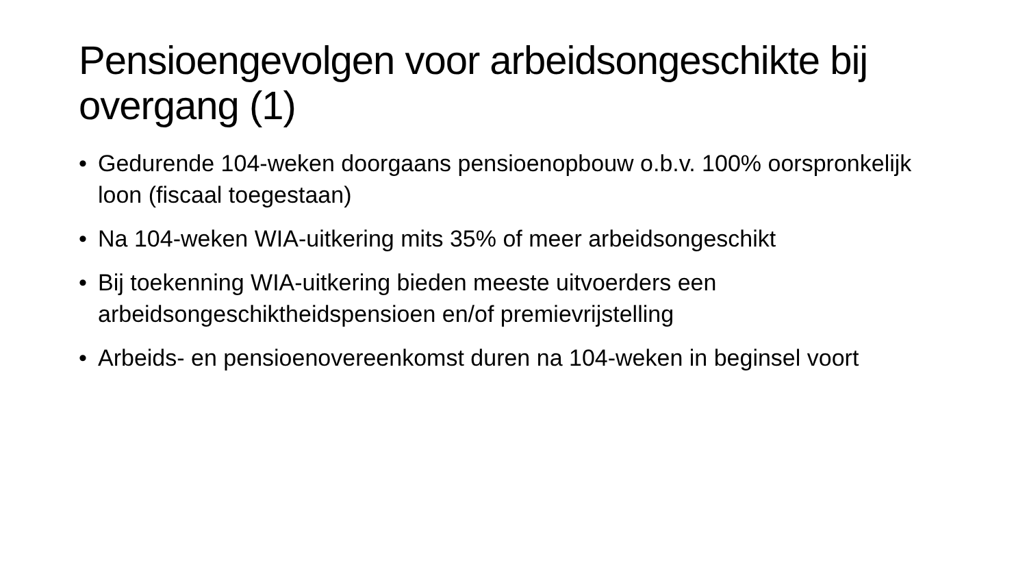Pensioengevolgen voor arbeidsongeschikte bij overgang (1)
• Gedurende 104-weken doorgaans pensioenopbouw o.b.v. 100% oorspronkelijk loon (fiscaal toegestaan)
• Na 104-weken WIA-uitkering mits 35% of meer arbeidsongeschikt
• Bij toekenning WIA-uitkering bieden meeste uitvoerders een arbeidsongeschiktheidspensioen en/of premievrijstelling
• Arbeids- en pensioenovereenkomst duren na 104-weken in beginsel voort